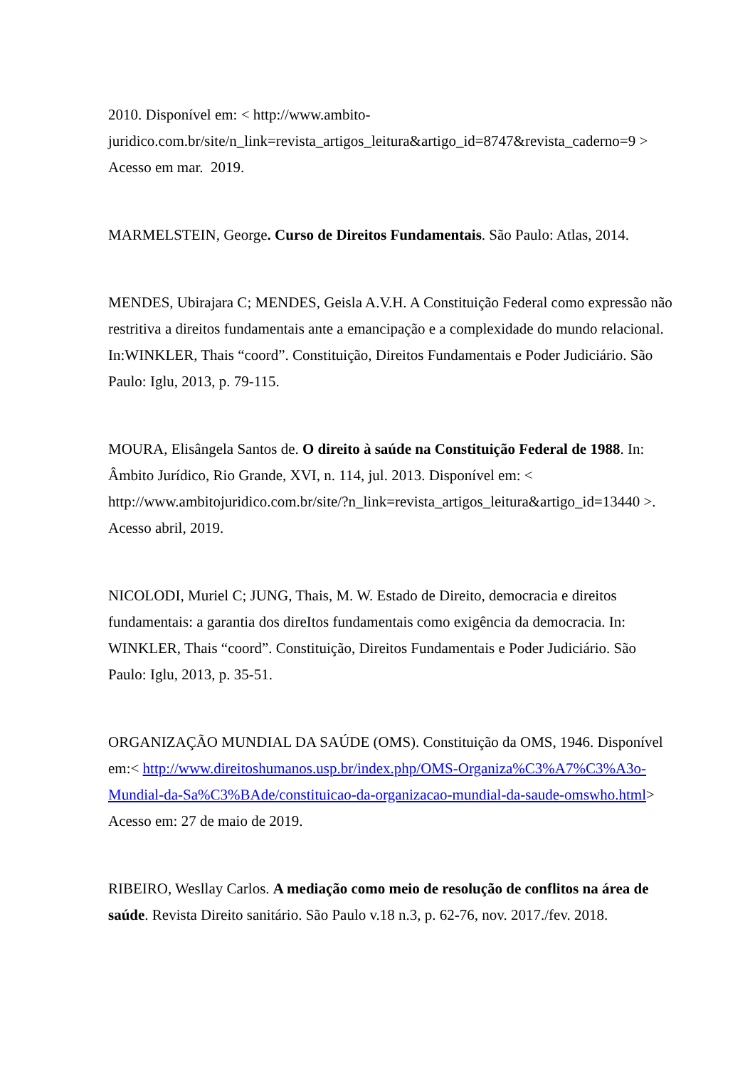2010. Disponível em: < http://www.ambito-
juridico.com.br/site/n_link=revista_artigos_leitura&artigo_id=8747&revista_caderno=9 >
Acesso em mar. 2019.
MARMELSTEIN, George. Curso de Direitos Fundamentais. São Paulo: Atlas, 2014.
MENDES, Ubirajara C; MENDES, Geisla A.V.H. A Constituição Federal como expressão não restritiva a direitos fundamentais ante a emancipação e a complexidade do mundo relacional. In:WINKLER, Thais “coord”. Constituição, Direitos Fundamentais e Poder Judiciário. São Paulo: Iglu, 2013, p. 79-115.
MOURA, Elisângela Santos de. O direito à saúde na Constituição Federal de 1988. In: Âmbito Jurídico, Rio Grande, XVI, n. 114, jul. 2013. Disponível em: <
http://www.ambitojuridico.com.br/site/?n_link=revista_artigos_leitura&artigo_id=13440 >.
Acesso abril, 2019.
NICOLODI, Muriel C; JUNG, Thais, M. W. Estado de Direito, democracia e direitos fundamentais: a garantia dos direItos fundamentais como exigência da democracia. In: WINKLER, Thais “coord”. Constituição, Direitos Fundamentais e Poder Judiciário. São Paulo: Iglu, 2013, p. 35-51.
ORGANIZAÇÃO MUNDIAL DA SAÚDE (OMS). Constituição da OMS, 1946. Disponível em:< http://www.direitoshumanos.usp.br/index.php/OMS-Organiza%C3%A7%C3%A3o-
Mundial-da-Sa%C3%BAde/constituicao-da-organizacao-mundial-da-saude-omswho.html>
Acesso em: 27 de maio de 2019.
RIBEIRO, Wesllay Carlos. A mediação como meio de resolução de conflitos na área de saúde. Revista Direito sanitário. São Paulo v.18 n.3, p. 62-76, nov. 2017./fev. 2018.